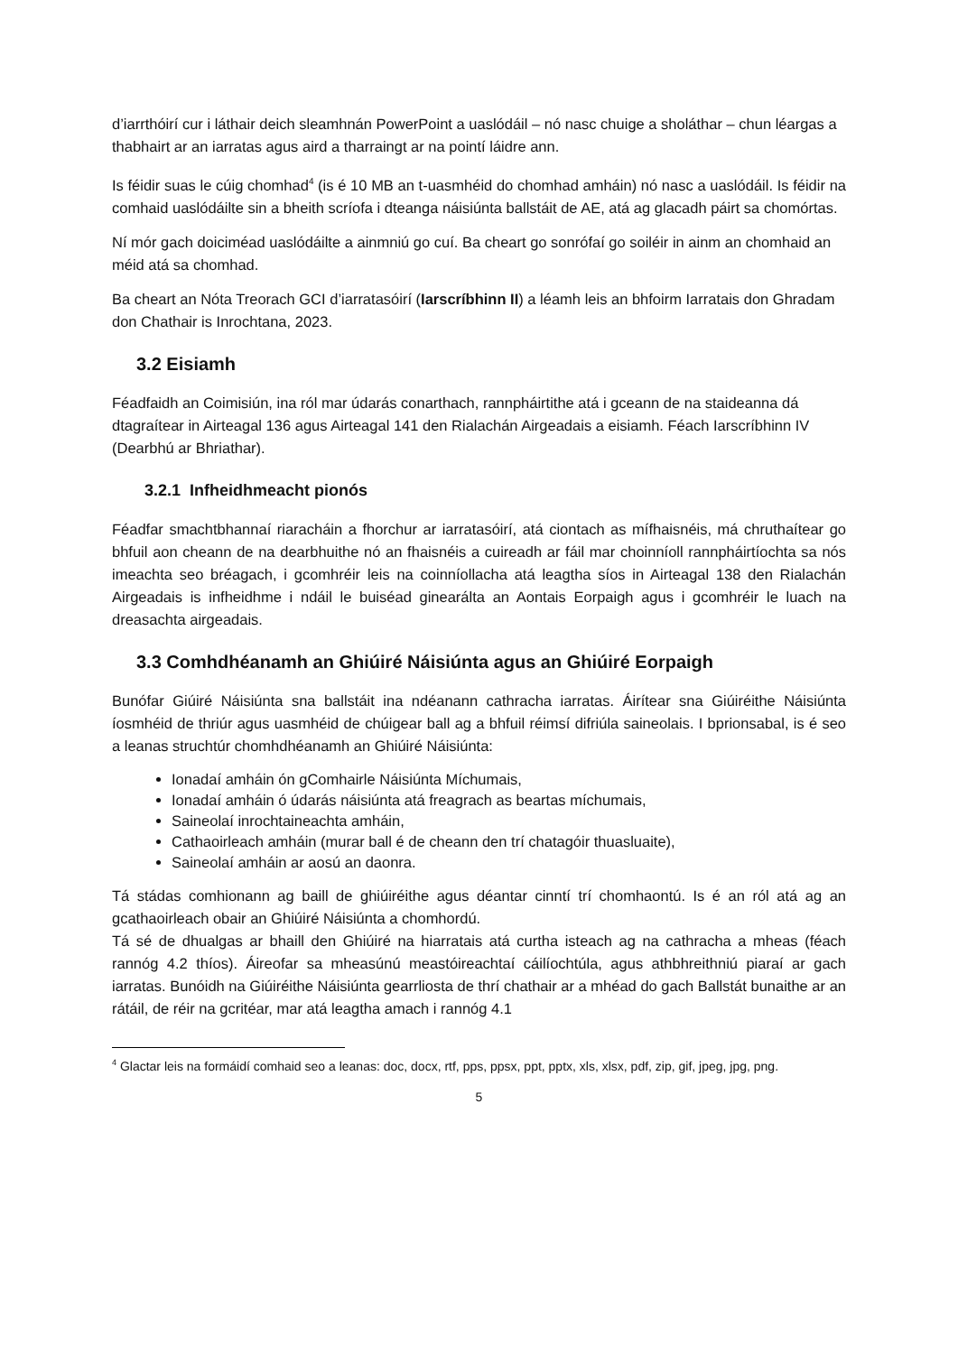d’iarrthóirí cur i láthair deich sleamhnán PowerPoint a uaslódáil – nó nasc chuige a sholáthar – chun léargas a thabhairt ar an iarratas agus aird a tharraingt ar na pointí láidre ann.
Is féidir suas le cúig chomhad<sup>4</sup> (is é 10 MB an t-uasmhéid do chomhad amháin) nó nasc a uaslódáil. Is féidir na comhaid uaslódáilte sin a bheith scríofa i dteanga náisiúnta ballstáit de AE, atá ag glacadh páirt sa chomórtas.
Ní mór gach doiciméad uaslódáilte a ainmniú go cuí. Ba cheart go sonrófaí go soiléir in ainm an chomhaid an méid atá sa chomhad.
Ba cheart an Nóta Treorach GCI d’iarratasóirí (Iarscríbhinn II) a léamh leis an bhfoirm Iarratais don Ghradam don Chathair is Inrochtana, 2023.
3.2 Eisiamh
Féadfaidh an Coimisiún, ina ról mar údarás conarthach, rannpháirtithe atá i gceann de na staideanna dá dtagraítear in Airteagal 136 agus Airteagal 141 den Rialachán Airgeadais a eisiamh. Féach Iarscríbhinn IV (Dearbhú ar Bhriathar).
3.2.1 Infheidhmeacht pionós
Féadfar smachtbhannaí riaracháin a fhorchur ar iarratasóirí, atá ciontach as mífhaisnéis, má chruthaítear go bhfuil aon cheann de na dearbhuithe nó an fhaisnéis a cuireadh ar fáil mar choinníoll rannpháirtíochta sa nós imeachta seo bréagach, i gcomhréir leis na coinníollacha atá leagtha síos in Airteagal 138 den Rialachán Airgeadais is infheidhme i ndáil le buiséad ginearálta an Aontais Eorpaigh agus i gcomhréir le luach na dreasachta airgeadais.
3.3 Comhdhéanamh an Ghiúiré Náisiúnta agus an Ghiúiré Eorpaigh
Bunófar Giúiré Náisiúnta sna ballstáit ina ndéanann cathracha iarratas. Áirítear sna Giúiréithe Náisiúnta íosmhéid de thriúr agus uasmhéid de chúigear ball ag a bhfuil réimsí difriúla saineolais. I bprionsabal, is é seo a leanas struchtúr chomhdhéanamh an Ghiúiré Náisiúnta:
Ionadaí amháin ón gComhairle Náisiúnta Míchumais,
Ionadaí amháin ó údarás náisiúnta atá freagrach as beartas míchumais,
Saineolaí inrochtaineachta amháin,
Cathaoirleach amháin (murar ball é de cheann den trí chatagóir thuasluaite),
Saineolaí amháin ar aosú an daonra.
Tá stádas comhionann ag baill de ghiúiréithe agus déantar cinntí trí chomhaontú. Is é an ról atá ag an gcathaoirleach obair an Ghiúiré Náisiúnta a chomhordú.
Tá sé de dhualgas ar bhaill den Ghiúiré na hiarratais atá curtha isteach ag na cathracha a mheas (féach rannóg 4.2 thíos). Áireofar sa mheasúnú meastóireachtaí cáilíochtúla, agus athbhreithniú piaraí ar gach iarratas. Bunóidh na Giúiréithe Náisiúnta gearrliosta de thrí chathair ar a mhéad do gach Ballstát bunaithe ar an rátáil, de réir na gcritéar, mar atá leagtha amach i rannóg 4.1
<sup>4</sup> Glactar leis na formáidí comhaid seo a leanas: doc, docx, rtf, pps, ppsx, ppt, pptx, xls, xlsx, pdf, zip, gif, jpeg, jpg, png.
5